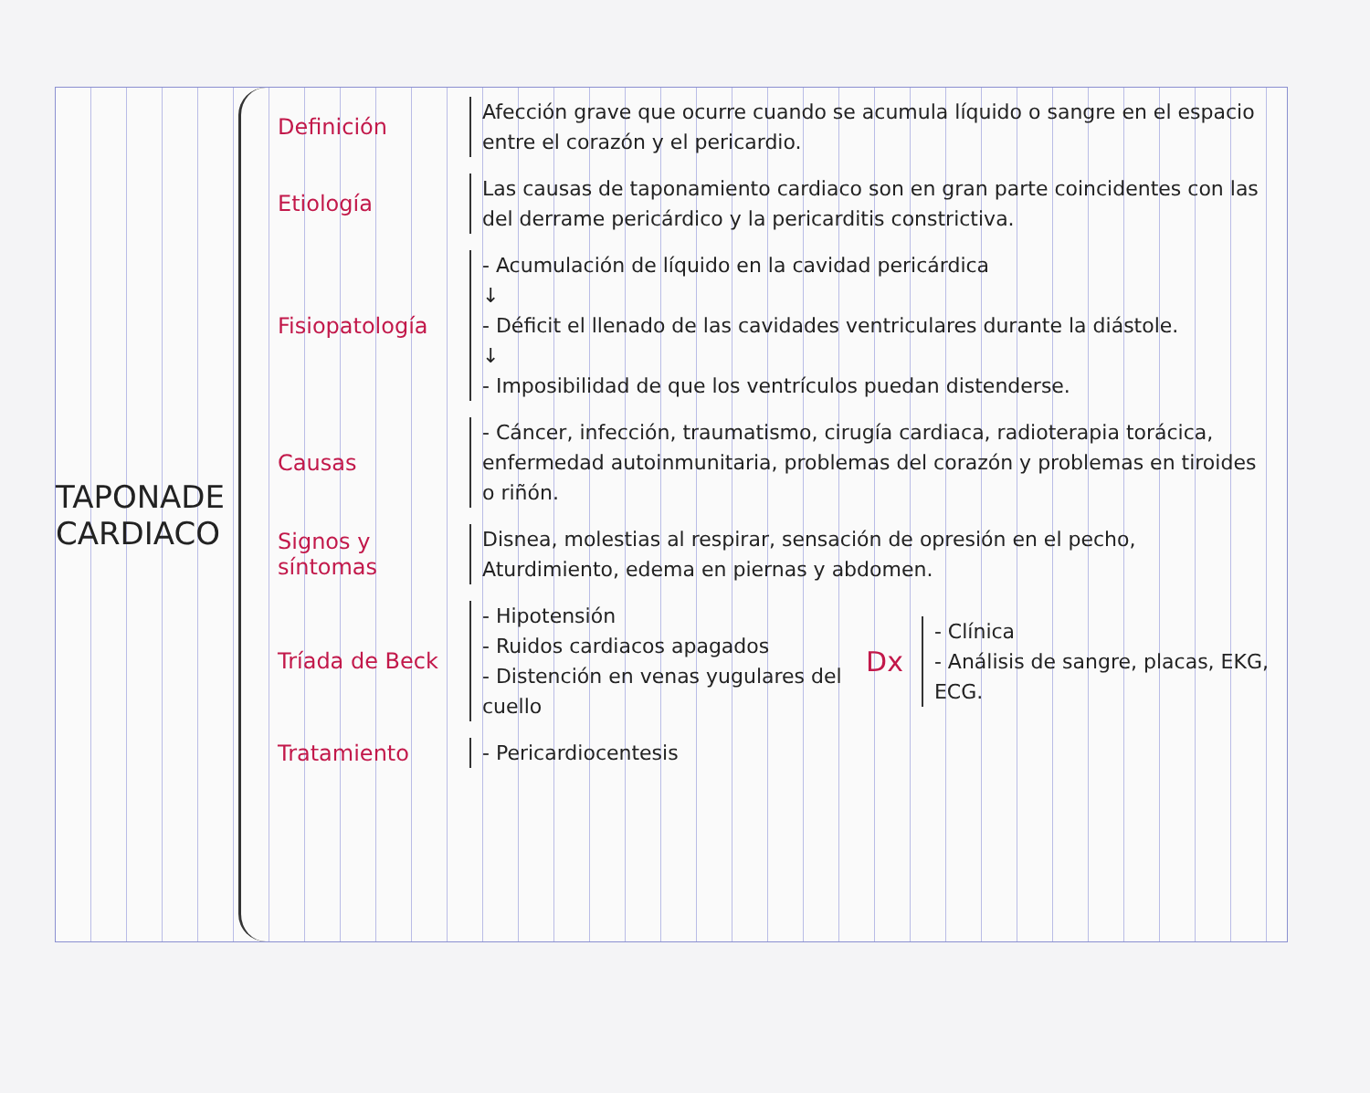TAPONADE
CARDIACO
Definición
Afección grave que ocurre cuando se acumula líquido o sangre en el espacio entre el corazón y el pericardio.
Etiología
Las causas de taponamiento cardiaco son en gran parte coincidentes con las del derrame pericárdico y la pericarditis constrictiva.
Fisiopatología
- Acumulación de líquido en la cavidad pericárdica
↓
- Déficit el llenado de las cavidades ventriculares durante la diástole.
↓
- Imposibilidad de que los ventrículos puedan distenderse.
Causas
- Cáncer, infección, traumatismo, cirugía cardiaca, radioterapia torácica, enfermedad autoinmunitaria, problemas del corazón y problemas en tiroides o riñón.
Signos y síntomas
Disnea, molestias al respirar, sensación de opresión en el pecho, Aturdimiento, edema en piernas y abdomen.
Tríada de Beck
- Hipotensión
- Ruidos cardiacos apagados
- Distención en venas yugulares del cuello
Dx
- Clínica
- Análisis de sangre, placas, EKG, ECG.
Tratamiento
- Pericardiocentesis